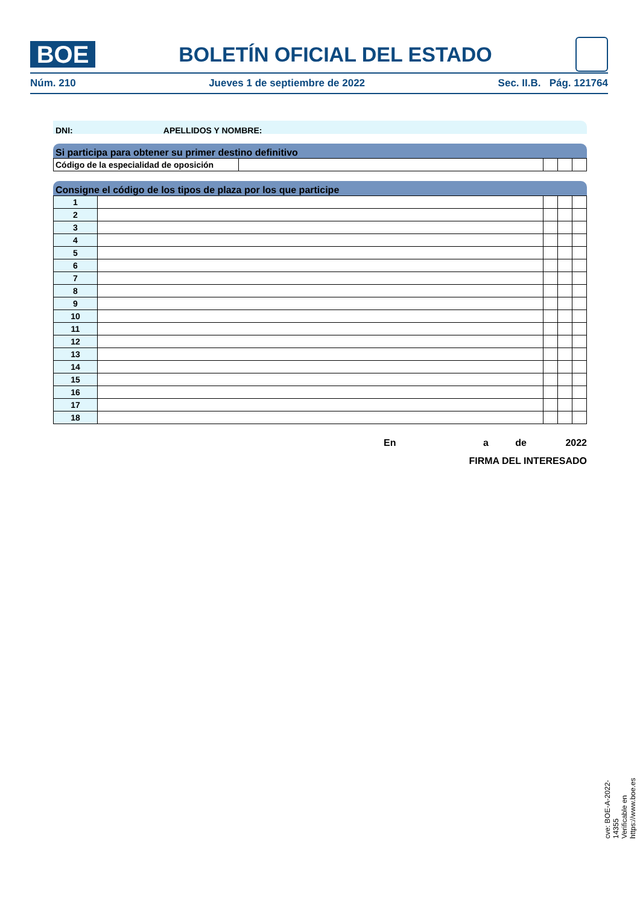BOE
BOLETÍN OFICIAL DEL ESTADO
Núm. 210 Jueves 1 de septiembre de 2022 Sec. II.B. Pág. 121764
DNI: APELLIDOS Y NOMBRE:
Si participa para obtener su primer destino definitivo
| Código de la especialidad de oposición | | | | |
Consigne el código de los tipos de plaza por los que participe
| 1 | | | | |
| 2 | | | | |
| 3 | | | | |
| 4 | | | | |
| 5 | | | | |
| 6 | | | | |
| 7 | | | | |
| 8 | | | | |
| 9 | | | | |
| 10 | | | | |
| 11 | | | | |
| 12 | | | | |
| 13 | | | | |
| 14 | | | | |
| 15 | | | | |
| 16 | | | | |
| 17 | | | | |
| 18 | | | | |
En a de 2022
FIRMA DEL INTERESADO
cve: BOE-A-2022-14355
Verificable en https://www.boe.es